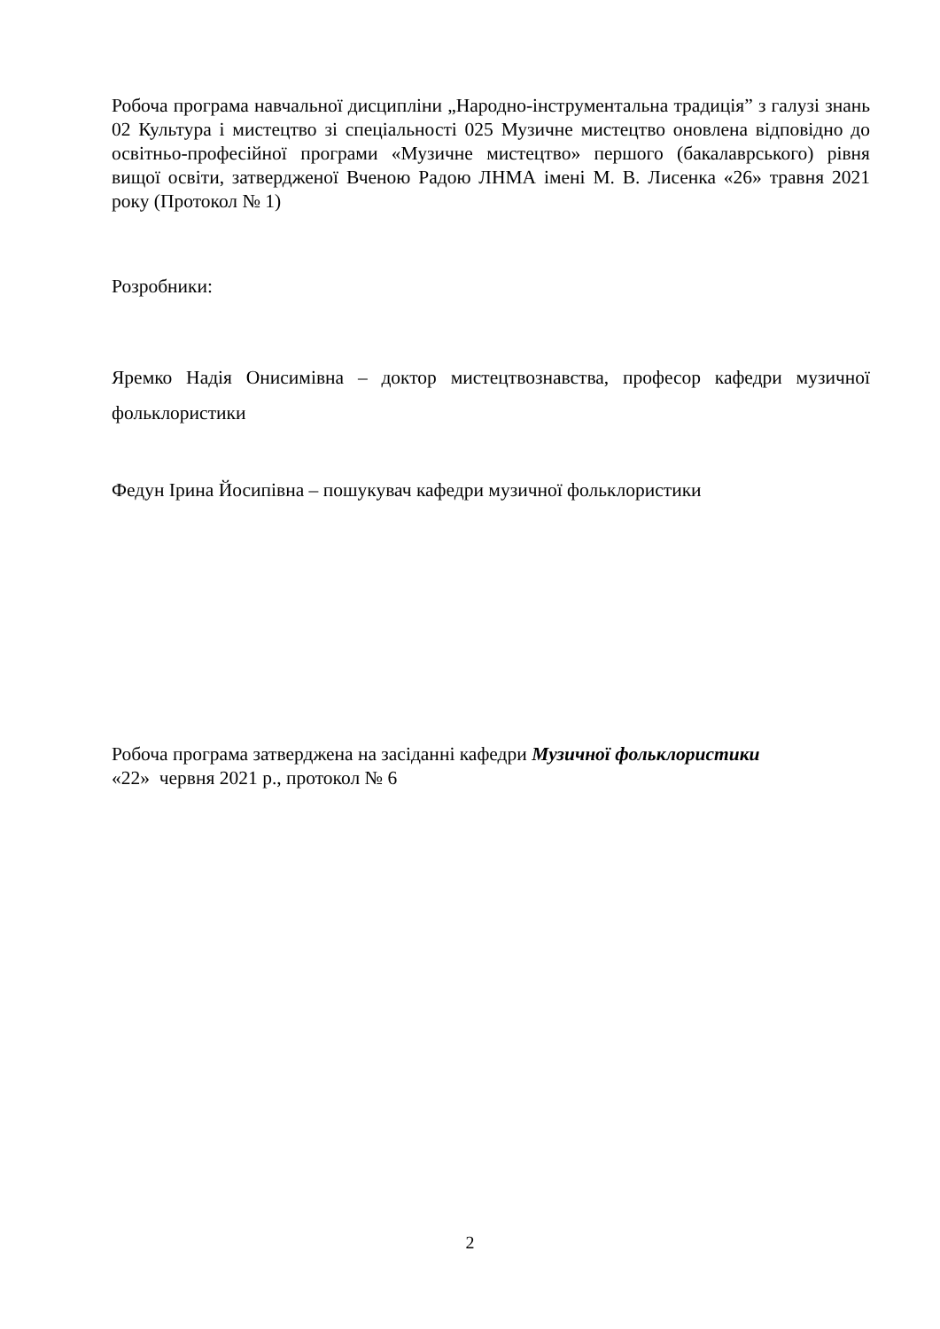Робоча програма навчальної дисципліни „Народно-інструментальна традиція” з галузі знань 02 Культура і мистецтво зі спеціальності 025 Музичне мистецтво оновлена відповідно до освітньо-професійної програми «Музичне мистецтво» першого (бакалаврського) рівня вищої освіти, затвердженої Вченою Радою ЛНМА імені М. В. Лисенка «26» травня 2021 року (Протокол № 1)
Розробники:
Яремко Надія Онисимівна – доктор мистецтвознавства, професор кафедри музичної фольклористики
Федун Ірина Йосипівна – пошукувач кафедри музичної фольклористики
Робоча програма затверджена на засіданні кафедри Музичної фольклористики
«22» червня 2021 р., протокол № 6
2